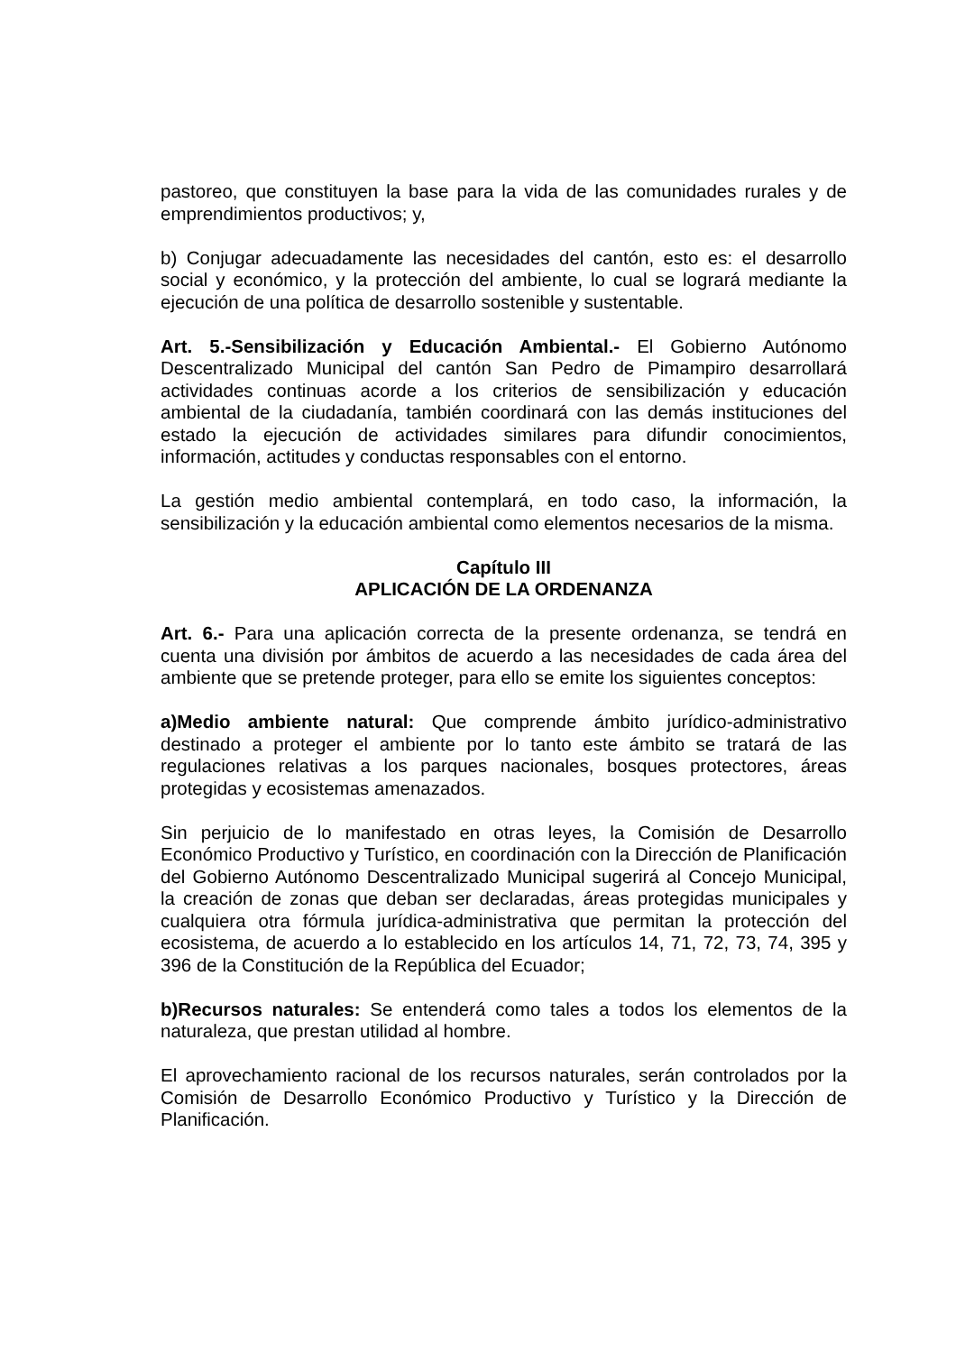pastoreo, que constituyen la base para la vida de las comunidades rurales y de emprendimientos productivos; y,
b) Conjugar adecuadamente las necesidades del cantón, esto es: el desarrollo social y económico, y la protección del ambiente, lo cual se logrará mediante la ejecución de una política de desarrollo sostenible y sustentable.
Art. 5.-Sensibilización y Educación Ambiental.- El Gobierno Autónomo Descentralizado Municipal del cantón San Pedro de Pimampiro desarrollará actividades continuas acorde a los criterios de sensibilización y educación ambiental de la ciudadanía, también coordinará con las demás instituciones del estado la ejecución de actividades similares para difundir conocimientos, información, actitudes y conductas responsables con el entorno.
La gestión medio ambiental contemplará, en todo caso, la información, la sensibilización y la educación ambiental como elementos necesarios de la misma.
Capítulo III
APLICACIÓN DE LA ORDENANZA
Art. 6.- Para una aplicación correcta de la presente ordenanza, se tendrá en cuenta una división por ámbitos de acuerdo a las necesidades de cada área del ambiente que se pretende proteger, para ello se emite los siguientes conceptos:
a)Medio ambiente natural: Que comprende ámbito jurídico-administrativo destinado a proteger el ambiente por lo tanto este ámbito se tratará de las regulaciones relativas a los parques nacionales, bosques protectores, áreas protegidas y ecosistemas amenazados.
Sin perjuicio de lo manifestado en otras leyes, la Comisión de Desarrollo Económico Productivo y Turístico, en coordinación con la Dirección de Planificación del Gobierno Autónomo Descentralizado Municipal sugerirá al Concejo Municipal, la creación de zonas que deban ser declaradas, áreas protegidas municipales y cualquiera otra fórmula jurídica-administrativa que permitan la protección del ecosistema, de acuerdo a lo establecido en los artículos 14, 71, 72, 73, 74, 395 y 396 de la Constitución de la República del Ecuador;
b)Recursos naturales: Se entenderá como tales a todos los elementos de la naturaleza, que prestan utilidad al hombre.
El aprovechamiento racional de los recursos naturales, serán controlados por la Comisión de Desarrollo Económico Productivo y Turístico y la Dirección de Planificación.